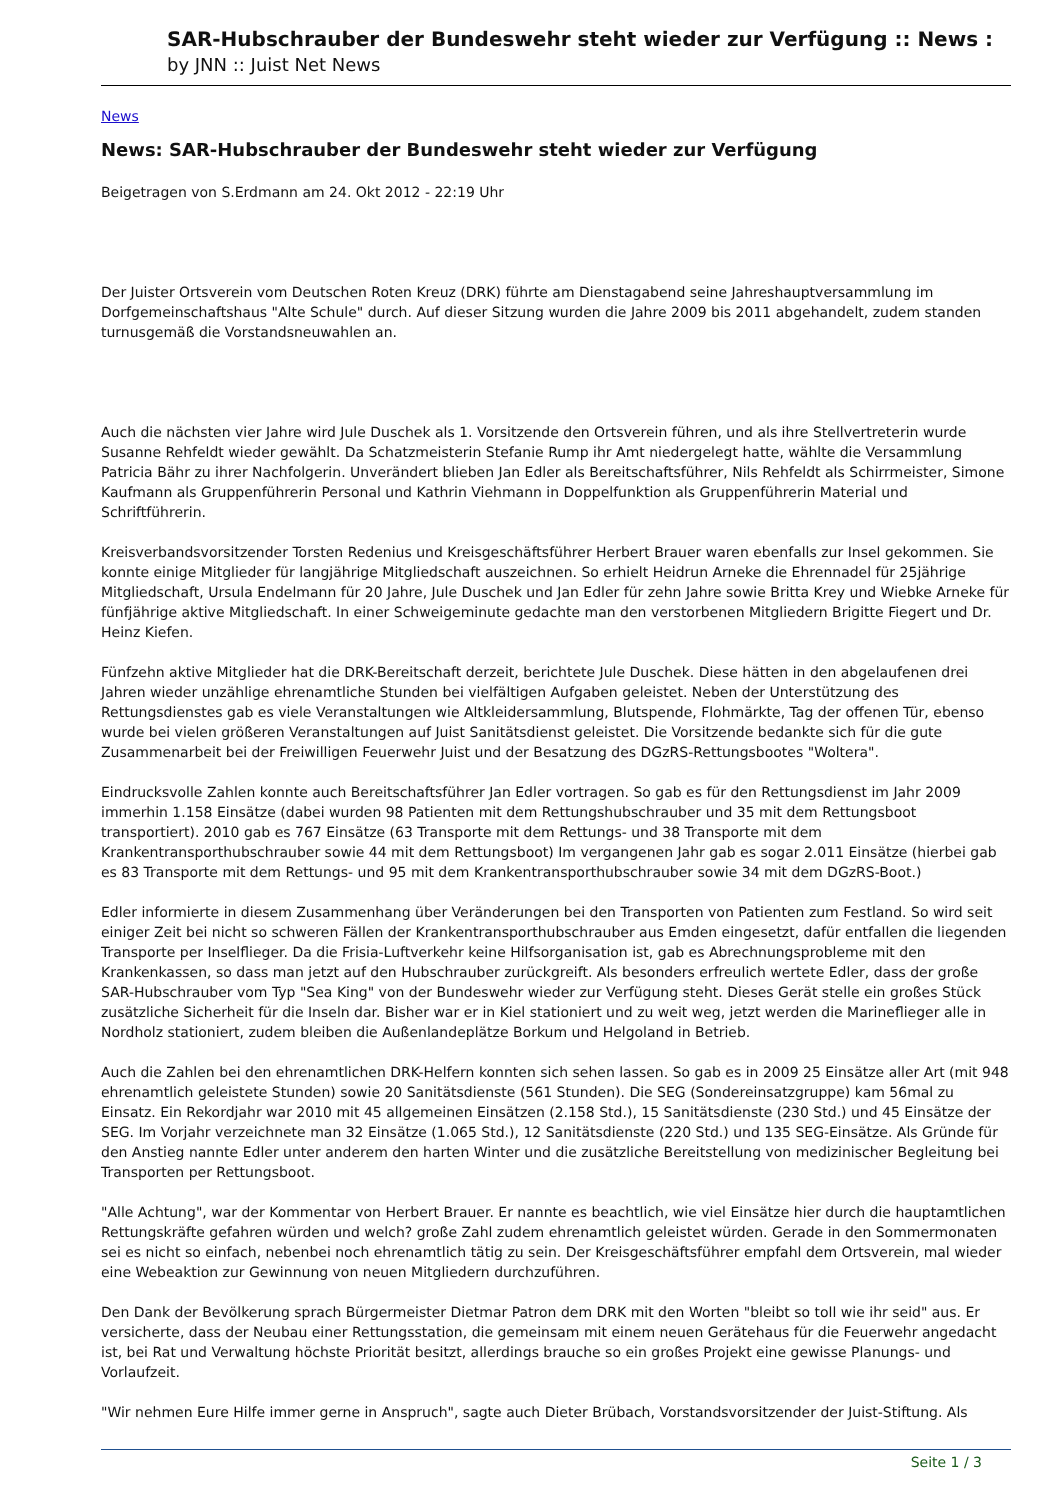SAR-Hubschrauber der Bundeswehr steht wieder zur Verfügung :: News :
by JNN :: Juist Net News
News
News: SAR-Hubschrauber der Bundeswehr steht wieder zur Verfügung
Beigetragen von S.Erdmann am 24. Okt 2012 - 22:19 Uhr
Der Juister Ortsverein vom Deutschen Roten Kreuz (DRK) führte am Dienstagabend seine Jahreshauptversammlung im Dorfgemeinschaftshaus "Alte Schule" durch. Auf dieser Sitzung wurden die Jahre 2009 bis 2011 abgehandelt, zudem standen turnusgemäß die Vorstandsneuwahlen an.
Auch die nächsten vier Jahre wird Jule Duschek als 1. Vorsitzende den Ortsverein führen, und als ihre Stellvertreterin wurde Susanne Rehfeldt wieder gewählt. Da Schatzmeisterin Stefanie Rump ihr Amt niedergelegt hatte, wählte die Versammlung Patricia Bähr zu ihrer Nachfolgerin. Unverändert blieben Jan Edler als Bereitschaftsführer, Nils Rehfeldt als Schirrmeister, Simone Kaufmann als Gruppenführerin Personal und Kathrin Viehmann in Doppelfunktion als Gruppenführerin Material und Schriftführerin.
Kreisverbandsvorsitzender Torsten Redenius und Kreisgeschäftsführer Herbert Brauer waren ebenfalls zur Insel gekommen. Sie konnte einige Mitglieder für langjährige Mitgliedschaft auszeichnen. So erhielt Heidrun Arneke die Ehrennadel für 25jährige Mitgliedschaft, Ursula Endelmann für 20 Jahre, Jule Duschek und Jan Edler für zehn Jahre sowie Britta Krey und Wiebke Arneke für fünfjährige aktive Mitgliedschaft. In einer Schweigeminute gedachte man den verstorbenen Mitgliedern Brigitte Fiegert und Dr. Heinz Kiefen.
Fünfzehn aktive Mitglieder hat die DRK-Bereitschaft derzeit, berichtete Jule Duschek. Diese hätten in den abgelaufenen drei Jahren wieder unzählige ehrenamtliche Stunden bei vielfältigen Aufgaben geleistet. Neben der Unterstützung des Rettungsdienstes gab es viele Veranstaltungen wie Altkleidersammlung, Blutspende, Flohmärkte, Tag der offenen Tür, ebenso wurde bei vielen größeren Veranstaltungen auf Juist Sanitätsdienst geleistet. Die Vorsitzende bedankte sich für die gute Zusammenarbeit bei der Freiwilligen Feuerwehr Juist und der Besatzung des DGzRS-Rettungsbootes "Woltera".
Eindrucksvolle Zahlen konnte auch Bereitschaftsführer Jan Edler vortragen. So gab es für den Rettungsdienst im Jahr 2009 immerhin 1.158 Einsätze (dabei wurden 98 Patienten mit dem Rettungshubschrauber und 35 mit dem Rettungsboot transportiert). 2010 gab es 767 Einsätze (63 Transporte mit dem Rettungs- und 38 Transporte mit dem Krankentransporthubschrauber sowie 44 mit dem Rettungsboot) Im vergangenen Jahr gab es sogar 2.011 Einsätze (hierbei gab es 83 Transporte mit dem Rettungs- und 95 mit dem Krankentransporthubschrauber sowie 34 mit dem DGzRS-Boot.)
Edler informierte in diesem Zusammenhang über Veränderungen bei den Transporten von Patienten zum Festland. So wird seit einiger Zeit bei nicht so schweren Fällen der Krankentransporthubschrauber aus Emden eingesetzt, dafür entfallen die liegenden Transporte per Inselflieger. Da die Frisia-Luftverkehr keine Hilfsorganisation ist, gab es Abrechnungsprobleme mit den Krankenkassen, so dass man jetzt auf den Hubschrauber zurückgreift. Als besonders erfreulich wertete Edler, dass der große SAR-Hubschrauber vom Typ "Sea King" von der Bundeswehr wieder zur Verfügung steht. Dieses Gerät stelle ein großes Stück zusätzliche Sicherheit für die Inseln dar. Bisher war er in Kiel stationiert und zu weit weg, jetzt werden die Marineflieger alle in Nordholz stationiert, zudem bleiben die Außenlandeplätze Borkum und Helgoland in Betrieb.
Auch die Zahlen bei den ehrenamtlichen DRK-Helfern konnten sich sehen lassen. So gab es in 2009 25 Einsätze aller Art (mit 948 ehrenamtlich geleistete Stunden) sowie 20 Sanitätsdienste (561 Stunden). Die SEG (Sondereinsatzgruppe) kam 56mal zu Einsatz. Ein Rekordjahr war 2010 mit 45 allgemeinen Einsätzen (2.158 Std.), 15 Sanitätsdienste (230 Std.) und 45 Einsätze der SEG. Im Vorjahr verzeichnete man 32 Einsätze (1.065 Std.), 12 Sanitätsdienste (220 Std.) und 135 SEG-Einsätze. Als Gründe für den Anstieg nannte Edler unter anderem den harten Winter und die zusätzliche Bereitstellung von medizinischer Begleitung bei Transporten per Rettungsboot.
"Alle Achtung", war der Kommentar von Herbert Brauer. Er nannte es beachtlich, wie viel Einsätze hier durch die hauptamtlichen Rettungskräfte gefahren würden und welch? große Zahl zudem ehrenamtlich geleistet würden. Gerade in den Sommermonaten sei es nicht so einfach, nebenbei noch ehrenamtlich tätig zu sein. Der Kreisgeschäftsführer empfahl dem Ortsverein, mal wieder eine Webeaktion zur Gewinnung von neuen Mitgliedern durchzuführen.
Den Dank der Bevölkerung sprach Bürgermeister Dietmar Patron dem DRK mit den Worten "bleibt so toll wie ihr seid" aus. Er versicherte, dass der Neubau einer Rettungsstation, die gemeinsam mit einem neuen Gerätehaus für die Feuerwehr angedacht ist, bei Rat und Verwaltung höchste Priorität besitzt, allerdings brauche so ein großes Projekt eine gewisse Planungs- und Vorlaufzeit.
"Wir nehmen Eure Hilfe immer gerne in Anspruch", sagte auch Dieter Brübach, Vorstandsvorsitzender der Juist-Stiftung. Als
Seite 1 / 3